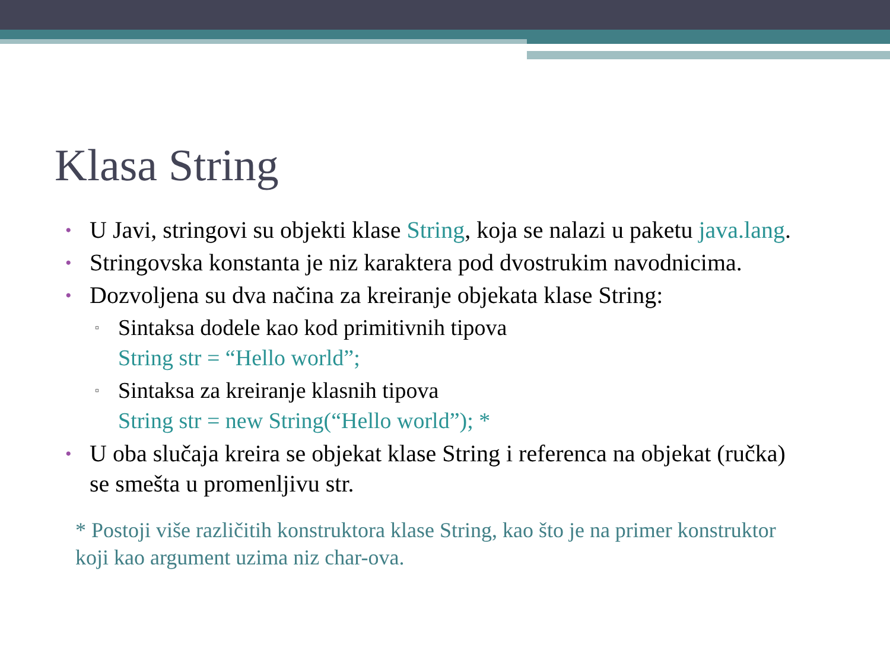Klasa String
• U Javi, stringovi su objekti klase String, koja se nalazi u paketu java.lang.
• Stringovska konstanta je niz karaktera pod dvostrukim navodnicima.
• Dozvoljena su dva načina za kreiranje objekata klase String:
▫ Sintaksa dodele kao kod primitivnih tipova
String str = “Hello world”;
▫ Sintaksa za kreiranje klasnih tipova
String str = new String(“Hello world”); *
• U oba slučaja kreira se objekat klase String i referenca na objekat (ručka) se smešta u promenljivu str.
* Postoji više različitih konstruktora klase String, kao što je na primer konstruktor koji kao argument uzima niz char-ova.